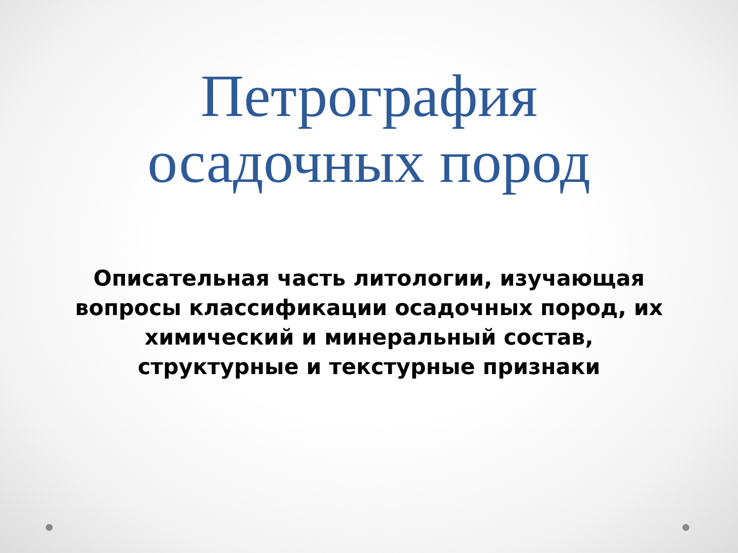Петрография
осадочных пород
Описательная часть литологии, изучающая вопросы классификации осадочных пород, их химический и минеральный состав, структурные и текстурные признаки